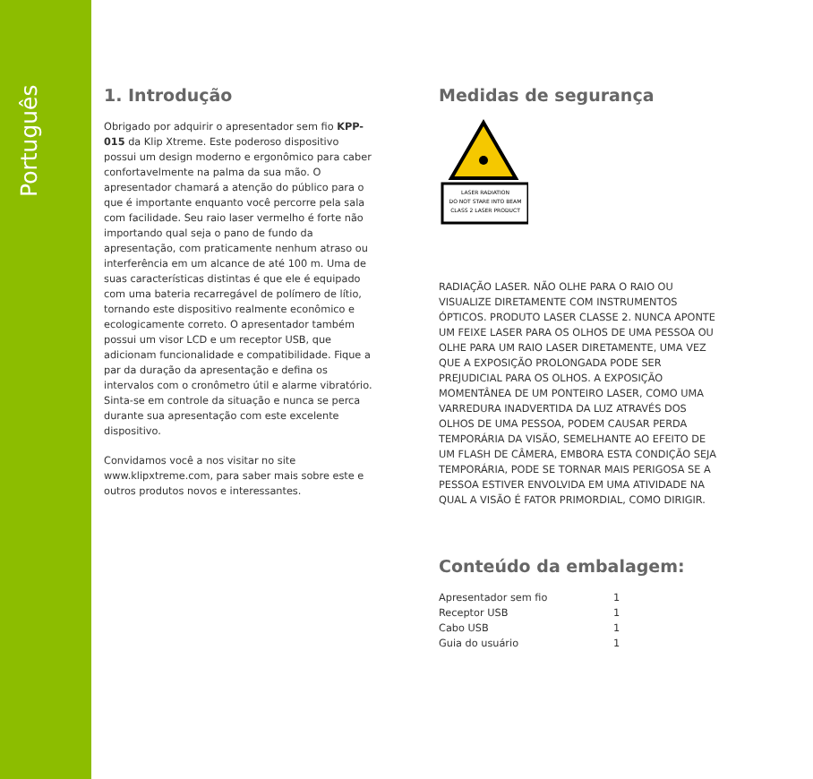Português
1. Introdução
Obrigado por adquirir o apresentador sem fio KPP-015 da Klip Xtreme. Este poderoso dispositivo possui um design moderno e ergonômico para caber confortavelmente na palma da sua mão. O apresentador chamará a atenção do público para o que é importante enquanto você percorre pela sala com facilidade. Seu raio laser vermelho é forte não importando qual seja o pano de fundo da apresentação, com praticamente nenhum atraso ou interferência em um alcance de até 100 m. Uma de suas características distintas é que ele é equipado com uma bateria recarregável de polímero de lítio, tornando este dispositivo realmente econômico e ecologicamente correto. O apresentador também possui um visor LCD e um receptor USB, que adicionam funcionalidade e compatibilidade. Fique a par da duração da apresentação e defina os intervalos com o cronômetro útil e alarme vibratório. Sinta-se em controle da situação e nunca se perca durante sua apresentação com este excelente dispositivo.
Convidamos você a nos visitar no site www.klipxtreme.com, para saber mais sobre este e outros produtos novos e interessantes.
Medidas de segurança
LASER RADIATION
DO NOT STARE INTO BEAM
CLASS 2 LASER PRODUCT
RADIAÇÃO LASER. NÃO OLHE PARA O RAIO OU VISUALIZE DIRETAMENTE COM INSTRUMENTOS ÓPTICOS. PRODUTO LASER CLASSE 2. NUNCA APONTE UM FEIXE LASER PARA OS OLHOS DE UMA PESSOA OU OLHE PARA UM RAIO LASER DIRETAMENTE, UMA VEZ QUE A EXPOSIÇÃO PROLONGADA PODE SER PREJUDICIAL PARA OS OLHOS. A EXPOSIÇÃO MOMENTÂNEA DE UM PONTEIRO LASER, COMO UMA VARREDURA INADVERTIDA DA LUZ ATRAVÉS DOS OLHOS DE UMA PESSOA, PODEM CAUSAR PERDA TEMPORÁRIA DA VISÃO, SEMELHANTE AO EFEITO DE UM FLASH DE CÂMERA, EMBORA ESTA CONDIÇÃO SEJA TEMPORÁRIA, PODE SE TORNAR MAIS PERIGOSA SE A PESSOA ESTIVER ENVOLVIDA EM UMA ATIVIDADE NA QUAL A VISÃO É FATOR PRIMORDIAL, COMO DIRIGIR.
Conteúdo da embalagem:
| Apresentador sem fio | 1 |
| Receptor USB | 1 |
| Cabo USB | 1 |
| Guia do usuário | 1 |